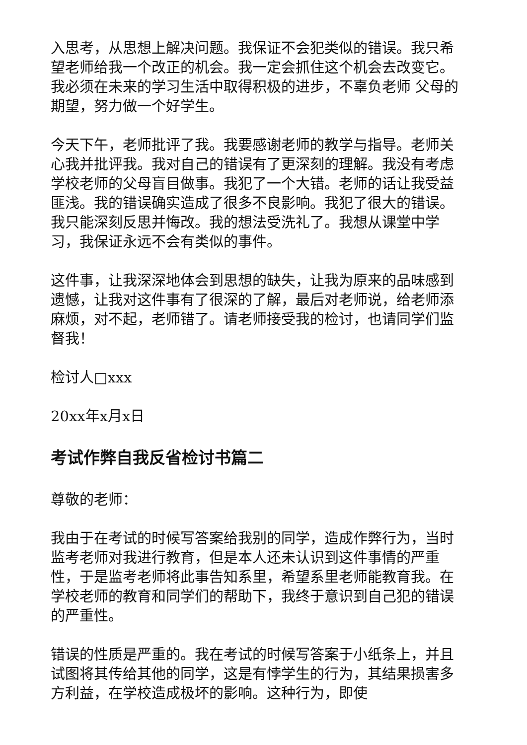入思考，从思想上解决问题。我保证不会犯类似的错误。我只希望老师给我一个改正的机会。我一定会抓住这个机会去改变它。我必须在未来的学习生活中取得积极的进步，不辜负老师 父母的期望，努力做一个好学生。
今天下午，老师批评了我。我要感谢老师的教学与指导。老师关心我并批评我。我对自己的错误有了更深刻的理解。我没有考虑学校老师的父母盲目做事。我犯了一个大错。老师的话让我受益匪浅。我的错误确实造成了很多不良影响。我犯了很大的错误。我只能深刻反思并悔改。我的想法受洗礼了。我想从课堂中学习，我保证永远不会有类似的事件。
这件事，让我深深地体会到思想的缺失，让我为原来的品味感到遗憾，让我对这件事有了很深的了解，最后对老师说，给老师添麻烦，对不起，老师错了。请老师接受我的检讨，也请同学们监督我！
检讨人□xxx
20xx年x月x日
考试作弊自我反省检讨书篇二
尊敬的老师：
我由于在考试的时候写答案给我别的同学，造成作弊行为，当时监考老师对我进行教育，但是本人还未认识到这件事情的严重性，于是监考老师将此事告知系里，希望系里老师能教育我。在学校老师的教育和同学们的帮助下，我终于意识到自己犯的错误的严重性。
错误的性质是严重的。我在考试的时候写答案于小纸条上，并且试图将其传给其他的同学，这是有悖学生的行为，其结果损害多方利益，在学校造成极坏的影响。这种行为，即使